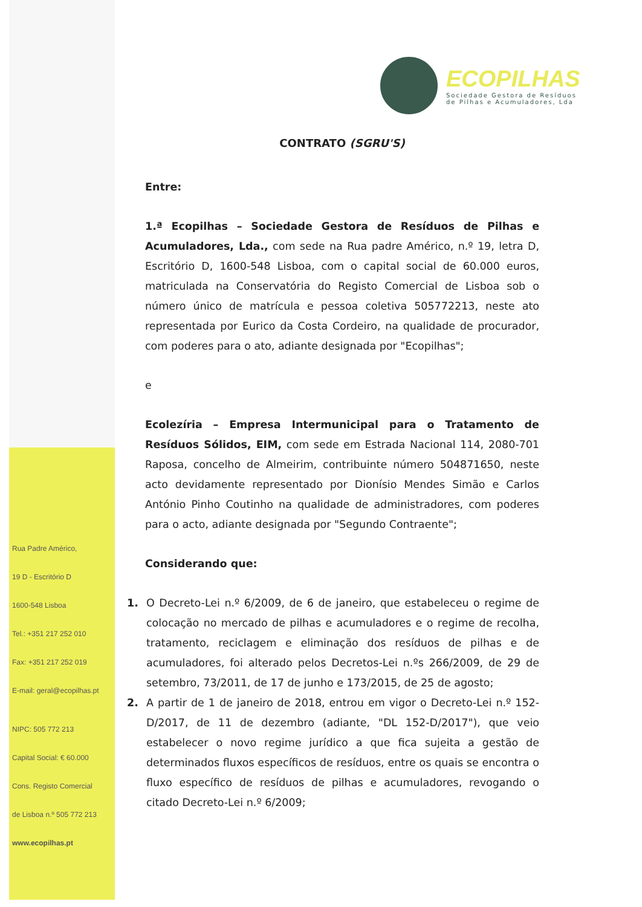ECOPILHAS
Sociedade Gestora de Resíduos
de Pilhas e Acumuladores, Lda
CONTRATO (SGRU'S)
Entre:
1.ª Ecopilhas – Sociedade Gestora de Resíduos de Pilhas e Acumuladores, Lda., com sede na Rua padre Américo, n.º 19, letra D, Escritório D, 1600-548 Lisboa, com o capital social de 60.000 euros, matriculada na Conservatória do Registo Comercial de Lisboa sob o número único de matrícula e pessoa coletiva 505772213, neste ato representada por Eurico da Costa Cordeiro, na qualidade de procurador, com poderes para o ato, adiante designada por "Ecopilhas";
e
Ecolezíria – Empresa Intermunicipal para o Tratamento de Resíduos Sólidos, EIM, com sede em Estrada Nacional 114, 2080-701 Raposa, concelho de Almeirim, contribuinte número 504871650, neste acto devidamente representado por Dionísio Mendes Simão e Carlos António Pinho Coutinho na qualidade de administradores, com poderes para o acto, adiante designada por "Segundo Contraente";
Considerando que:
1. O Decreto-Lei n.º 6/2009, de 6 de janeiro, que estabeleceu o regime de colocação no mercado de pilhas e acumuladores e o regime de recolha, tratamento, reciclagem e eliminação dos resíduos de pilhas e de acumuladores, foi alterado pelos Decretos-Lei n.ºs 266/2009, de 29 de setembro, 73/2011, de 17 de junho e 173/2015, de 25 de agosto;
2. A partir de 1 de janeiro de 2018, entrou em vigor o Decreto-Lei n.º 152-D/2017, de 11 de dezembro (adiante, "DL 152-D/2017"), que veio estabelecer o novo regime jurídico a que fica sujeita a gestão de determinados fluxos específicos de resíduos, entre os quais se encontra o fluxo específico de resíduos de pilhas e acumuladores, revogando o citado Decreto-Lei n.º 6/2009;
Rua Padre Américo,
19 D - Escritório D
1600-548 Lisboa
Tel.: +351 217 252 010
Fax: +351 217 252 019
E-mail: geral@ecopilhas.pt
NIPC: 505 772 213
Capital Social: € 60.000
Cons. Registo Comercial
de Lisboa n.º 505 772 213
www.ecopilhas.pt